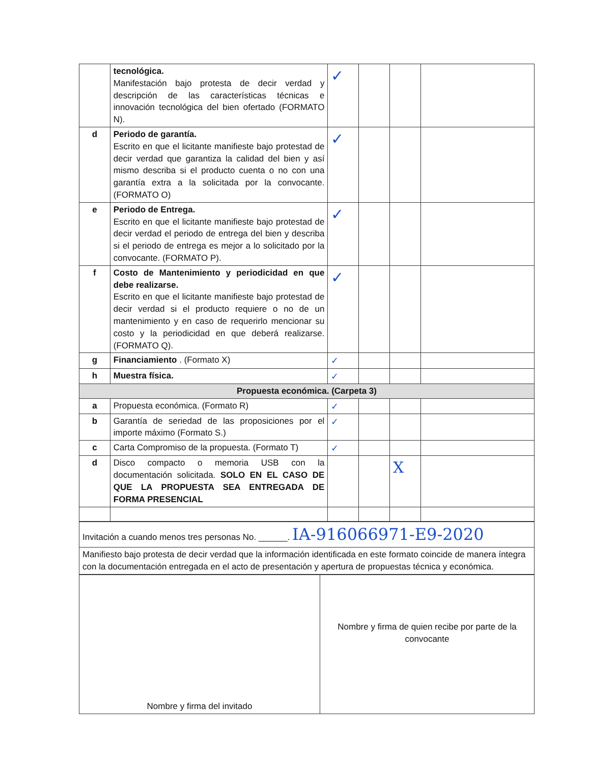| | tecnológica. Manifestación bajo protesta de decir verdad y descripción de las características técnicas e innovación tecnológica del bien ofertado (FORMATO N). | ✓ | | | |
| d | Periodo de garantía. Escrito en que el licitante manifieste bajo protestad de decir verdad que garantiza la calidad del bien y así mismo describa si el producto cuenta o no con una garantía extra a la solicitada por la convocante. (FORMATO O) | ✓ | | | |
| e | Periodo de Entrega. Escrito en que el licitante manifieste bajo protestad de decir verdad el periodo de entrega del bien y describa si el periodo de entrega es mejor a lo solicitado por la convocante. (FORMATO P). | ✓ | | | |
| f | Costo de Mantenimiento y periodicidad en que debe realizarse. Escrito en que el licitante manifieste bajo protestad de decir verdad si el producto requiere o no de un mantenimiento y en caso de requerirlo mencionar su costo y la periodicidad en que deberá realizarse. (FORMATO Q). | ✓ | | | |
| g | Financiamiento . (Formato X) | ✓ | | | |
| h | Muestra física. | ✓ | | | |
| Propuesta económica. (Carpeta 3) | | | | | |
| a | Propuesta económica. (Formato R) | ✓ | | | |
| b | Garantía de seriedad de las proposiciones por el importe máximo (Formato S.) | ✓ | | | |
| c | Carta Compromiso de la propuesta. (Formato T) | ✓ | | | |
| d | Disco compacto o memoria USB con la documentación solicitada. SOLO EN EL CASO DE QUE LA PROPUESTA SEA ENTREGADA DE FORMA PRESENCIAL | | | X | |
| Invitación a cuando menos tres personas No. ______. IA-916066971-E9-2020 |
| Manifiesto bajo protesta de decir verdad que la información identificada en este formato coincide de manera íntegra con la documentación entregada en el acto de presentación y apertura de propuestas técnica y económica. |
| Nombre y firma del invitado | Nombre y firma de quien recibe por parte de la convocante |